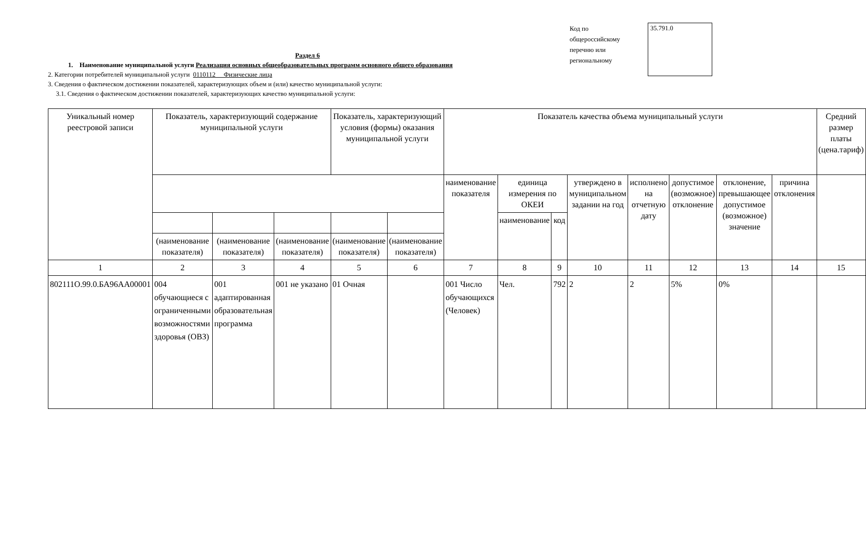Код по общероссийскому перечню или региональному
35.791.0
Раздел 6
1. Наименование муниципальной услуги Реализация основных общеобразовательных программ основного общего образования
2. Категории потребителей муниципальной услуги 0110112 Физические лица
3. Сведения о фактическом достижении показателей, характеризующих объем и (или) качество муниципальной услуги:
3.1. Сведения о фактическом достижении показателей, характеризующих качество муниципальной услуги:
| Уникальный номер реестровой записи | Показатель, характеризующий содержание муниципальной услуги | | | Показатель, характеризующий условия (формы) оказания муниципальной услуги | | Показатель качества объема муниципальный услуги | | | | | | | | Средний размер платы (цена.тариф) |
| --- | --- | --- | --- | --- | --- | --- | --- | --- | --- | --- | --- | --- | --- | --- |
| | | | | | | наименование показателя | единица измерения по ОКЕИ | | утверждено в муниципальном задании на год | исполнено на отчетную дату | допустимое (возможное) отклонение | отклонение, превышающее допустимое (возможное) значение | причина отклонения | |
| | | | | | | | наименование | код | | | | | | |
| | (наименование показателя) | (наименование показателя) | (наименование показателя) | (наименование показателя) | (наименование показателя) | | | | | | | | | |
| 1 | 2 | 3 | 4 | 5 | 6 | 7 | 8 | 9 | 10 | 11 | 12 | 13 | 14 | 15 |
| 802111О.99.0.БА96АА00001 | 004 обучающиеся с ограниченными возможностями здоровья (ОВЗ) | 001 адаптированная образовательная программа | 001 не указано | 01 Очная | | 001 Число обучающихся (Человек) | Чел. | 792 | 2 | 2 | 5% | 0% | | |